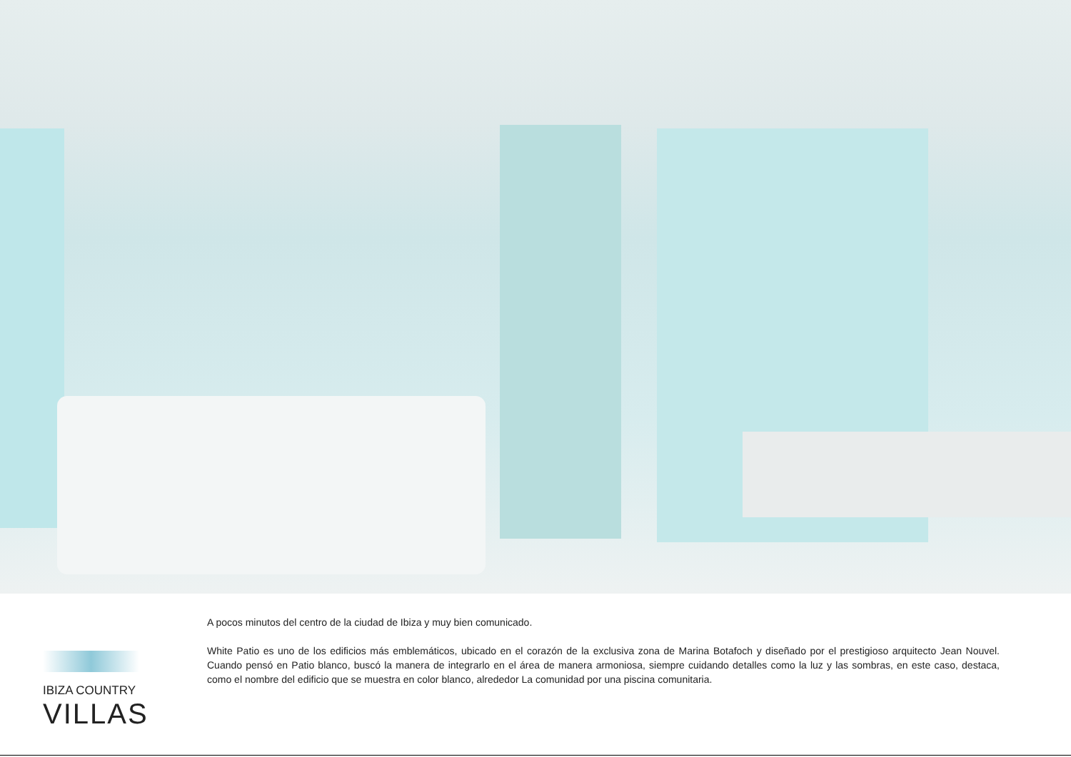IBIZA COUNTRY
VILLAS
A pocos minutos del centro de la ciudad de Ibiza y muy bien comunicado.
White Patio es uno de los edificios más emblemáticos, ubicado en el corazón de la exclusiva zona de Marina Botafoch y diseñado por el prestigioso arquitecto Jean Nouvel. Cuando pensó en Patio blanco, buscó la manera de integrarlo en el área de manera armoniosa, siempre cuidando detalles como la luz y las sombras, en este caso, destaca, como el nombre del edificio que se muestra en color blanco, alrededor La comunidad por una piscina comunitaria.